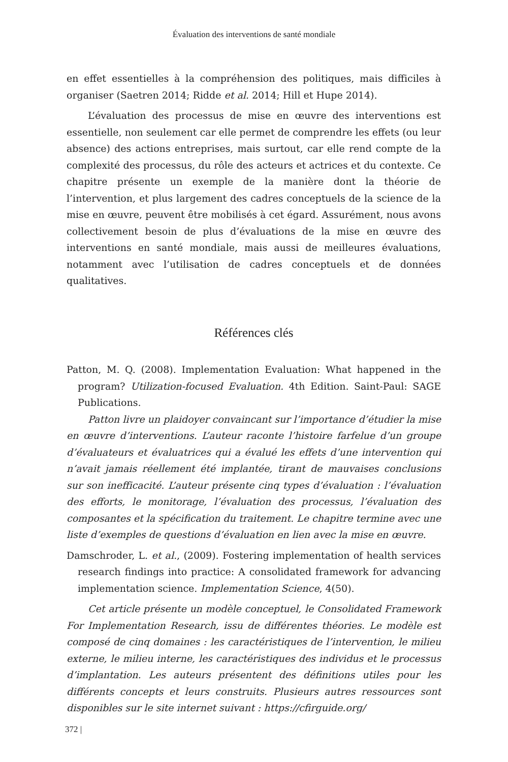Évaluation des interventions de santé mondiale
en effet essentielles à la compréhension des politiques, mais difficiles à organiser (Saetren 2014; Ridde et al. 2014; Hill et Hupe 2014).
L’évaluation des processus de mise en œuvre des interventions est essentielle, non seulement car elle permet de comprendre les effets (ou leur absence) des actions entreprises, mais surtout, car elle rend compte de la complexité des processus, du rôle des acteurs et actrices et du contexte. Ce chapitre présente un exemple de la manière dont la théorie de l’intervention, et plus largement des cadres conceptuels de la science de la mise en œuvre, peuvent être mobilisés à cet égard. Assurément, nous avons collectivement besoin de plus d’évaluations de la mise en œuvre des interventions en santé mondiale, mais aussi de meilleures évaluations, notamment avec l’utilisation de cadres conceptuels et de données qualitatives.
Références clés
Patton, M. Q. (2008). Implementation Evaluation: What happened in the program? Utilization-focused Evaluation. 4th Edition. Saint-Paul: SAGE Publications.
Patton livre un plaidoyer convaincant sur l’importance d’étudier la mise en œuvre d’interventions. L’auteur raconte l’histoire farfelue d’un groupe d’évaluateurs et évaluatrices qui a évalué les effets d’une intervention qui n’avait jamais réellement été implantée, tirant de mauvaises conclusions sur son inefficacité. L’auteur présente cinq types d’évaluation : l’évaluation des efforts, le monitorage, l’évaluation des processus, l’évaluation des composantes et la spécification du traitement. Le chapitre termine avec une liste d’exemples de questions d’évaluation en lien avec la mise en œuvre.
Damschroder, L. et al., (2009). Fostering implementation of health services research findings into practice: A consolidated framework for advancing implementation science. Implementation Science, 4(50).
Cet article présente un modèle conceptuel, le Consolidated Framework For Implementation Research, issu de différentes théories. Le modèle est composé de cinq domaines : les caractéristiques de l’intervention, le milieu externe, le milieu interne, les caractéristiques des individus et le processus d’implantation. Les auteurs présentent des définitions utiles pour les différents concepts et leurs construits. Plusieurs autres ressources sont disponibles sur le site internet suivant : https://cfirguide.org/
372 |